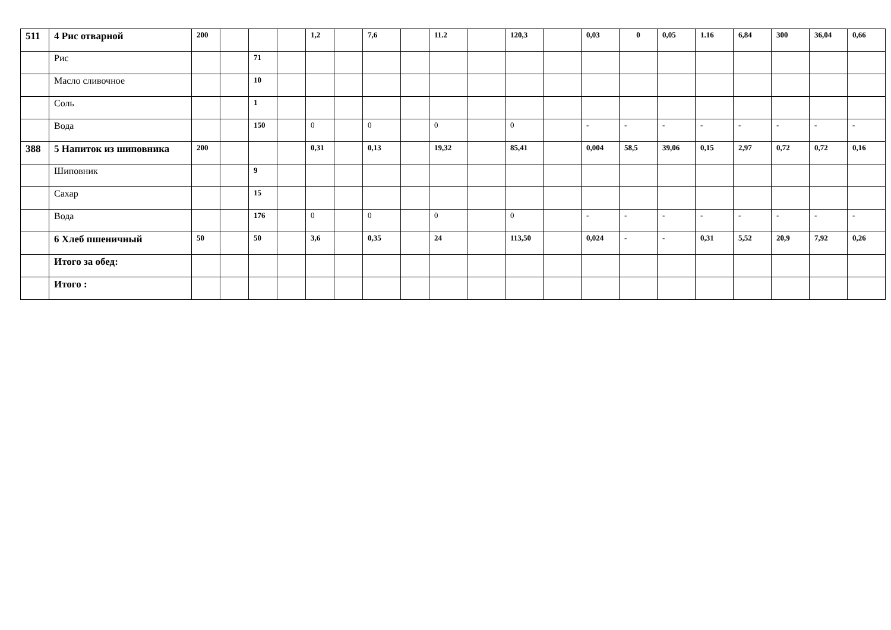| 511 | 4 Рис отварной | 200 | | | | 1,2 | | 7,6 | | 11.2 | | 120,3 | | 0,03 | 0 | 0,05 | 1.16 | 6,84 | 300 | 36,04 | 0,66 |
| | Рис | | | 71 | | | | | | | | | | | | | | | | | |
| | Масло сливочное | | | 10 | | | | | | | | | | | | | | | | | |
| | Соль | | | 1 | | | | | | | | | | | | | | | | | |
| | Вода | | | 150 | | 0 | | 0 | | 0 | | 0 | | - | - | - | - | - | - | - | - |
| 388 | 5 Напиток из шиповника | 200 | | | | 0,31 | | 0,13 | | 19,32 | | 85,41 | | 0,004 | 58,5 | 39,06 | 0,15 | 2,97 | 0,72 | 0,72 | 0,16 |
| | Шиповник | | | 9 | | | | | | | | | | | | | | | | | |
| | Сахар | | | 15 | | | | | | | | | | | | | | | | | |
| | Вода | | | 176 | | 0 | | 0 | | 0 | | 0 | | - | - | - | - | - | - | - | - |
| | 6 Хлеб пшеничный | 50 | | 50 | | 3,6 | | 0,35 | | 24 | | 113,50 | | 0,024 | - | - | 0,31 | 5,52 | 20,9 | 7,92 | 0,26 |
| | Итого за обед: | | | | | | | | | | | | | | | | | | | | |
| | Итого : | | | | | | | | | | | | | | | | | | | | |